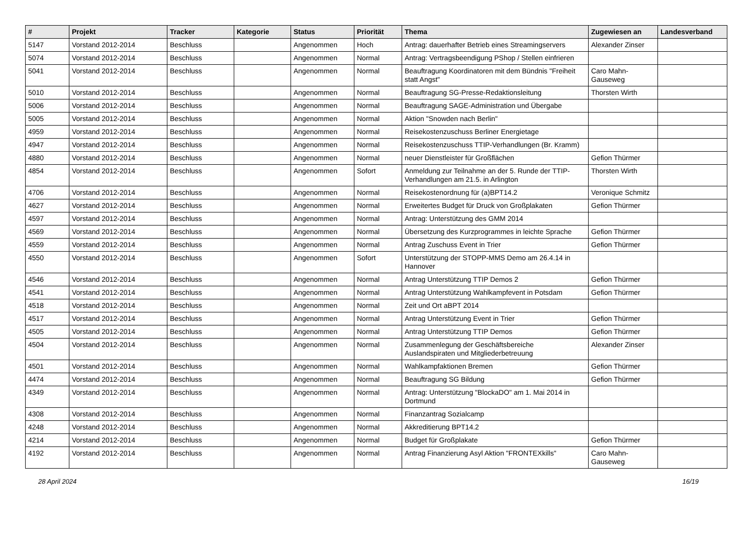| # | Projekt | Tracker | Kategorie | Status | Priorität | Thema | Zugewiesen an | Landesverband |
| --- | --- | --- | --- | --- | --- | --- | --- | --- |
| 5147 | Vorstand 2012-2014 | Beschluss | | Angenommen | Hoch | Antrag: dauerhafter Betrieb eines Streamingservers | Alexander Zinser | |
| 5074 | Vorstand 2012-2014 | Beschluss | | Angenommen | Normal | Antrag: Vertragsbeendigung PShop / Stellen einfrieren | | |
| 5041 | Vorstand 2012-2014 | Beschluss | | Angenommen | Normal | Beauftragung Koordinatoren mit dem Bündnis "Freiheit statt Angst" | Caro Mahn-Gauseweg | |
| 5010 | Vorstand 2012-2014 | Beschluss | | Angenommen | Normal | Beauftragung SG-Presse-Redaktionsleitung | Thorsten Wirth | |
| 5006 | Vorstand 2012-2014 | Beschluss | | Angenommen | Normal | Beauftragung SAGE-Administration und Übergabe | | |
| 5005 | Vorstand 2012-2014 | Beschluss | | Angenommen | Normal | Aktion "Snowden nach Berlin" | | |
| 4959 | Vorstand 2012-2014 | Beschluss | | Angenommen | Normal | Reisekostenzuschuss Berliner Energietage | | |
| 4947 | Vorstand 2012-2014 | Beschluss | | Angenommen | Normal | Reisekostenzuschuss TTIP-Verhandlungen (Br. Kramm) | | |
| 4880 | Vorstand 2012-2014 | Beschluss | | Angenommen | Normal | neuer Dienstleister für Großflächen | Gefion Thürmer | |
| 4854 | Vorstand 2012-2014 | Beschluss | | Angenommen | Sofort | Anmeldung zur Teilnahme an der 5. Runde der TTIP-Verhandlungen am 21.5. in Arlington | Thorsten Wirth | |
| 4706 | Vorstand 2012-2014 | Beschluss | | Angenommen | Normal | Reisekostenordnung für (a)BPT14.2 | Veronique Schmitz | |
| 4627 | Vorstand 2012-2014 | Beschluss | | Angenommen | Normal | Erweitertes Budget für Druck von Großplakaten | Gefion Thürmer | |
| 4597 | Vorstand 2012-2014 | Beschluss | | Angenommen | Normal | Antrag: Unterstützung des GMM 2014 | | |
| 4569 | Vorstand 2012-2014 | Beschluss | | Angenommen | Normal | Übersetzung des Kurzprogrammes in leichte Sprache | Gefion Thürmer | |
| 4559 | Vorstand 2012-2014 | Beschluss | | Angenommen | Normal | Antrag Zuschuss Event in Trier | Gefion Thürmer | |
| 4550 | Vorstand 2012-2014 | Beschluss | | Angenommen | Sofort | Unterstützung der STOPP-MMS Demo am 26.4.14 in Hannover | | |
| 4546 | Vorstand 2012-2014 | Beschluss | | Angenommen | Normal | Antrag Unterstützung TTIP Demos 2 | Gefion Thürmer | |
| 4541 | Vorstand 2012-2014 | Beschluss | | Angenommen | Normal | Antrag Unterstützung Wahlkampfevent in Potsdam | Gefion Thürmer | |
| 4518 | Vorstand 2012-2014 | Beschluss | | Angenommen | Normal | Zeit und Ort aBPT 2014 | | |
| 4517 | Vorstand 2012-2014 | Beschluss | | Angenommen | Normal | Antrag Unterstützung Event in Trier | Gefion Thürmer | |
| 4505 | Vorstand 2012-2014 | Beschluss | | Angenommen | Normal | Antrag Unterstützung TTIP Demos | Gefion Thürmer | |
| 4504 | Vorstand 2012-2014 | Beschluss | | Angenommen | Normal | Zusammenlegung der Geschäftsbereiche Auslandspiraten und Mitgliederbetreuung | Alexander Zinser | |
| 4501 | Vorstand 2012-2014 | Beschluss | | Angenommen | Normal | Wahlkampfaktionen Bremen | Gefion Thürmer | |
| 4474 | Vorstand 2012-2014 | Beschluss | | Angenommen | Normal | Beauftragung SG Bildung | Gefion Thürmer | |
| 4349 | Vorstand 2012-2014 | Beschluss | | Angenommen | Normal | Antrag: Unterstützung "BlockaDO" am 1. Mai 2014 in Dortmund | | |
| 4308 | Vorstand 2012-2014 | Beschluss | | Angenommen | Normal | Finanzantrag Sozialcamp | | |
| 4248 | Vorstand 2012-2014 | Beschluss | | Angenommen | Normal | Akkreditierung BPT14.2 | | |
| 4214 | Vorstand 2012-2014 | Beschluss | | Angenommen | Normal | Budget für Großplakate | Gefion Thürmer | |
| 4192 | Vorstand 2012-2014 | Beschluss | | Angenommen | Normal | Antrag Finanzierung Asyl Aktion "FRONTEXkills" | Caro Mahn-Gauseweg | |
28 April 2024 16/19